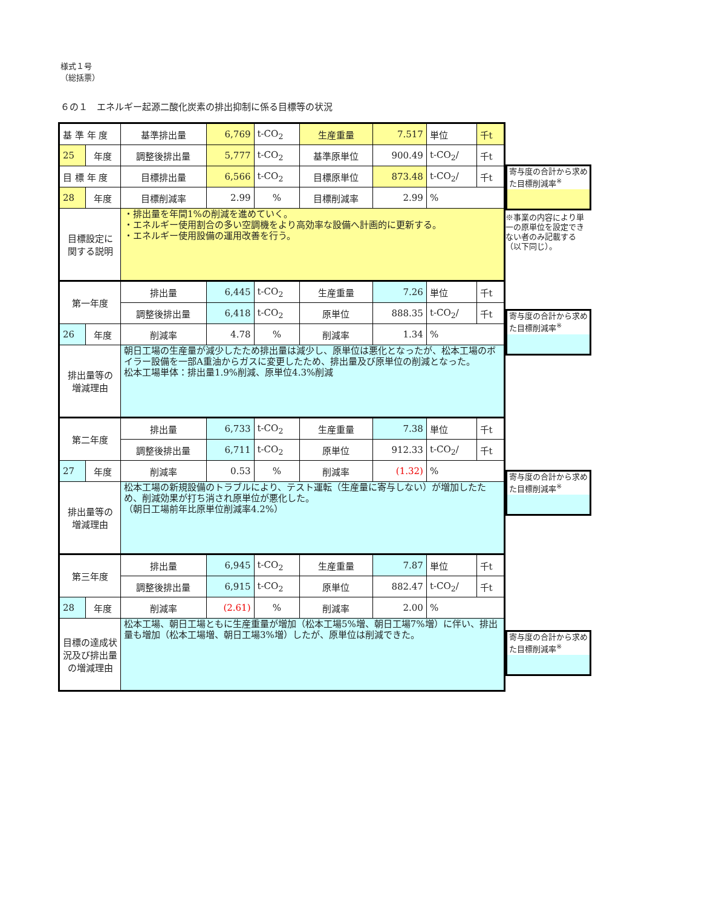様式１号
（総括票）
６の１　エネルギー起源二酸化炭素の排出抑制に係る目標等の状況
| 基 準 年 度 | | 基準排出量 | 6,769 | t-CO<sub>2</sub> | 生産重量 | 7.517 | 単位 | 千t |
| 25 | 年度 | 調整後排出量 | 5,777 | t-CO<sub>2</sub> | 基準原単位 | 900.49 | t-CO<sub>2</sub>/ | 千t |
| 目 標 年 度 | | 目標排出量 | 6,566 | t-CO<sub>2</sub> | 目標原単位 | 873.48 | t-CO<sub>2</sub>/ | 千t |
| 28 | 年度 | 目標削減率 | 2.99 | % | 目標削減率 | 2.99 | % | |
| 目標設定に 関する説明 | | ・排出量を年間1%の削減を進めていく。 ・エネルギー使用割合の多い空調機をより高効率な設備へ計画的に更新する。 ・エネルギー使用設備の運用改善を行う。 | | | | | | |
| 第一年度 | | 排出量 | 6,445 | t-CO<sub>2</sub> | 生産重量 | 7.26 | 単位 | 千t |
| | | 調整後排出量 | 6,418 | t-CO<sub>2</sub> | 原単位 | 888.35 | t-CO<sub>2</sub>/ | 千t |
| 26 | 年度 | 削減率 | 4.78 | % | 削減率 | 1.34 | % | |
| 排出量等の 増減理由 | | 朝日工場の生産量が減少したため排出量は減少し、原単位は悪化となったが、松本工場のボイラー設備を一部A重油からガスに変更したため、排出量及び原単位の削減となった。 松本工場単体：排出量1.9%削減、原単位4.3%削減 | | | | | | |
| 第二年度 | | 排出量 | 6,733 | t-CO<sub>2</sub> | 生産重量 | 7.38 | 単位 | 千t |
| | | 調整後排出量 | 6,711 | t-CO<sub>2</sub> | 原単位 | 912.33 | t-CO<sub>2</sub>/ | 千t |
| 27 | 年度 | 削減率 | 0.53 | % | 削減率 | (1.32) | % | |
| 排出量等の 増減理由 | | 松本工場の新規設備のトラブルにより、テスト運転（生産量に寄与しない）が増加したため、削減効果が打ち消され原単位が悪化した。 （朝日工場前年比原単位削減率4.2%） | | | | | | |
| 第三年度 | | 排出量 | 6,945 | t-CO<sub>2</sub> | 生産重量 | 7.87 | 単位 | 千t |
| | | 調整後排出量 | 6,915 | t-CO<sub>2</sub> | 原単位 | 882.47 | t-CO<sub>2</sub>/ | 千t |
| 28 | 年度 | 削減率 | (2.61) | % | 削減率 | 2.00 | % | |
| 目標の達成状 況及び排出量 の増減理由 | | 松本工場、朝日工場ともに生産重量が増加（松本工場5%増、朝日工場7%増）に伴い、排出量も増加（松本工場増、朝日工場3%増）したが、原単位は削減できた。 | | | | | | |
寄与度の合計から求めた目標削減率<sup>※</sup>
※事業の内容により単一の原単位を設定できない者のみ記載する（以下同じ）。
寄与度の合計から求めた目標削減率<sup>※</sup>
寄与度の合計から求めた目標削減率<sup>※</sup>
寄与度の合計から求めた目標削減率<sup>※</sup>